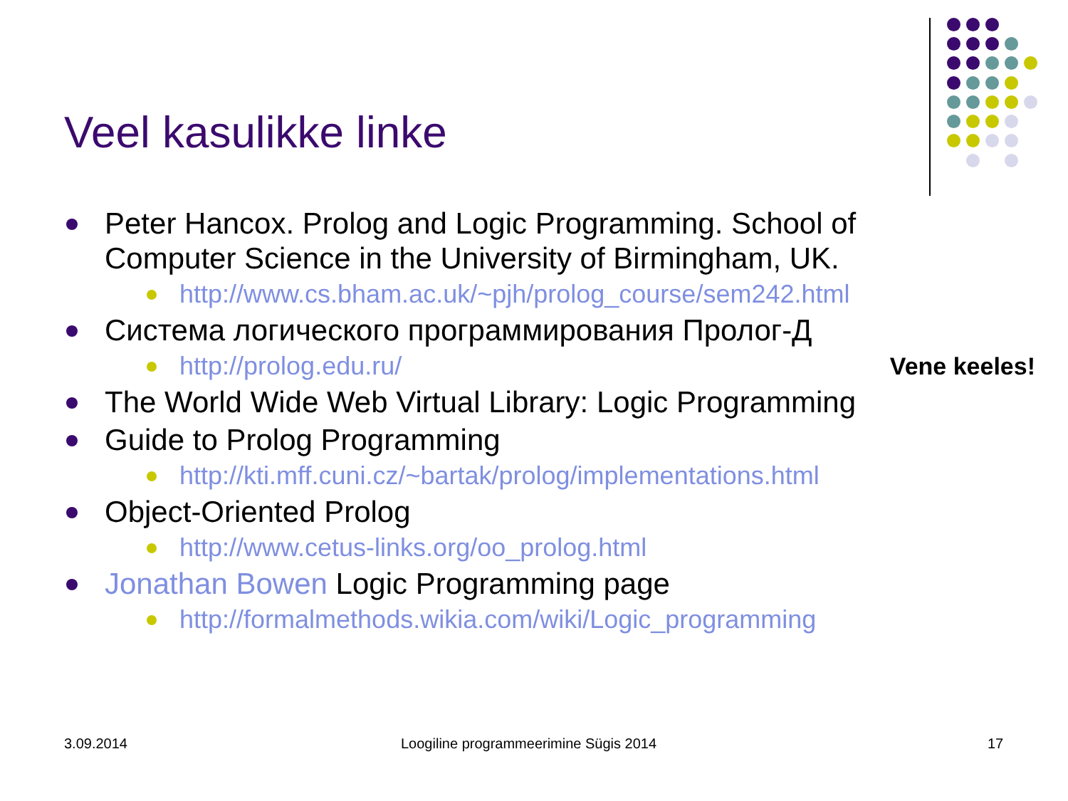Veel kasulikke linke
Peter Hancox. Prolog and Logic Programming. School of Computer Science in the University of Birmingham, UK.
http://www.cs.bham.ac.uk/~pjh/prolog_course/sem242.html
Система логического программирования Пролог-Д
http://prolog.edu.ru/ Vene keeles!
The World Wide Web Virtual Library: Logic Programming
Guide to Prolog Programming
http://kti.mff.cuni.cz/~bartak/prolog/implementations.html
Object-Oriented Prolog
http://www.cetus-links.org/oo_prolog.html
Jonathan Bowen Logic Programming page
http://formalmethods.wikia.com/wiki/Logic_programming
3.09.2014
Loogiline programmeerimine Sügis 2014
17